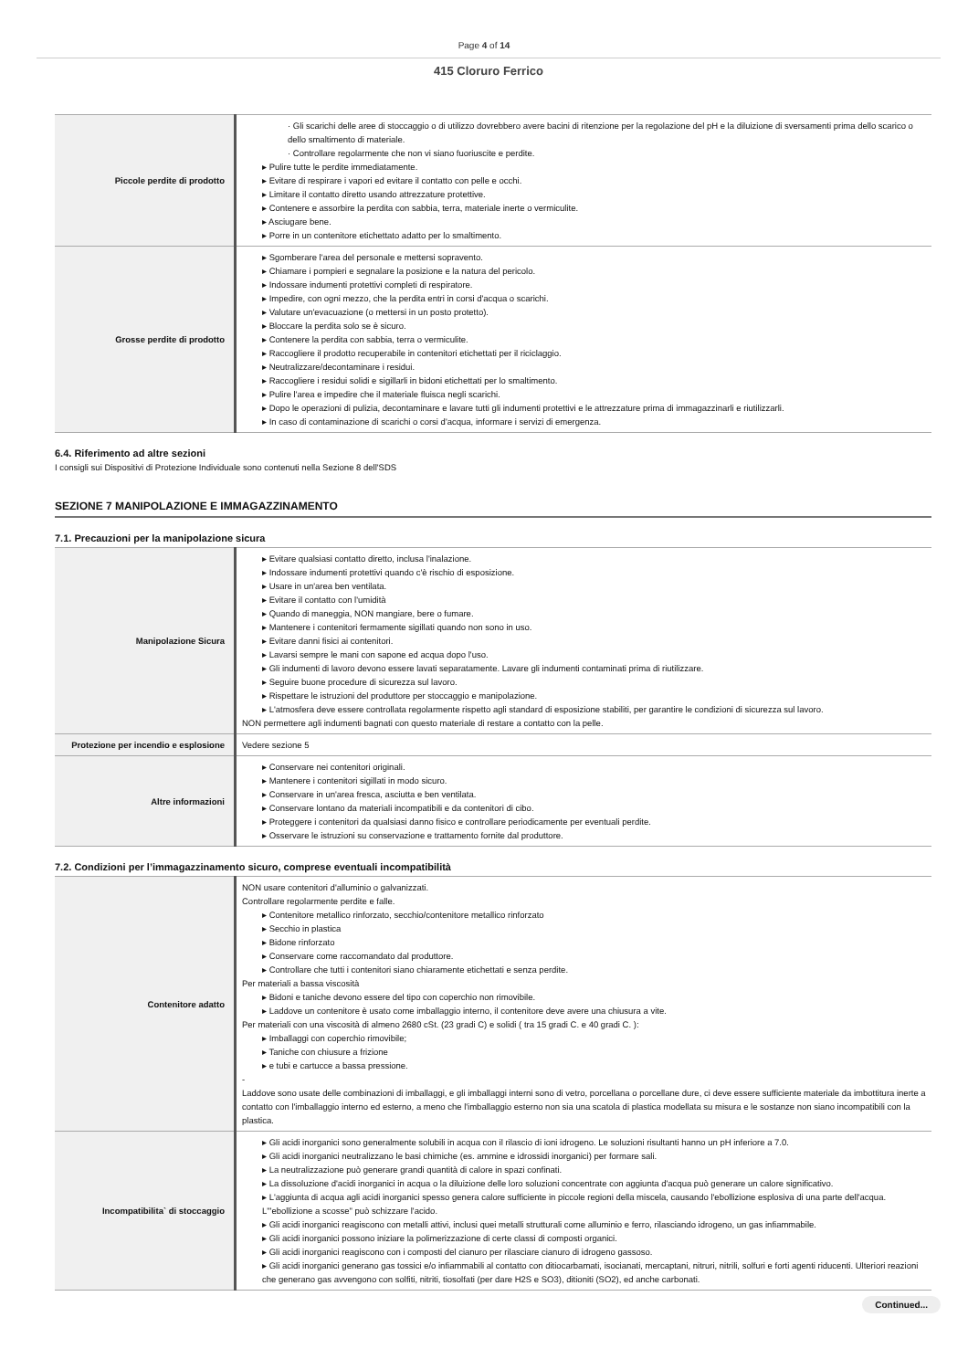Page 4 of 14
415 Cloruro Ferrico
| Piccole perdite di prodotto | · Gli scarichi delle aree di stoccaggio o di utilizzo dovrebbero avere bacini di ritenzione per la regolazione del pH e la diluizione di sversamenti prima dello scarico o dello smaltimento di materiale. · Controllare regolarmente che non vi siano fuoriuscite e perdite. ▸ Pulire tutte le perdite immediatamente. ▸ Evitare di respirare i vapori ed evitare il contatto con pelle e occhi. ▸ Limitare il contatto diretto usando attrezzature protettive. ▸ Contenere e assorbire la perdita con sabbia, terra, materiale inerte o vermiculite. ▸ Asciugare bene. ▸ Porre in un contenitore etichettato adatto per lo smaltimento. |
| Grosse perdite di prodotto | ▸ Sgomberare l'area del personale e mettersi sopravento. ▸ Chiamare i pompieri e segnalare la posizione e la natura del pericolo. ▸ Indossare indumenti protettivi completi di respiratore. ▸ Impedire, con ogni mezzo, che la perdita entri in corsi d'acqua o scarichi. ▸ Valutare un'evacuazione (o mettersi in un posto protetto). ▸ Bloccare la perdita solo se è sicuro. ▸ Contenere la perdita con sabbia, terra o vermiculite. ▸ Raccogliere il prodotto recuperabile in contenitori etichettati per il riciclaggio. ▸ Neutralizzare/decontaminare i residui. ▸ Raccogliere i residui solidi e sigillarli in bidoni etichettati per lo smaltimento. ▸ Pulire l'area e impedire che il materiale fluisca negli scarichi. ▸ Dopo le operazioni di pulizia, decontaminare e lavare tutti gli indumenti protettivi e le attrezzature prima di immagazzinarli e riutilizzarli. ▸ In caso di contaminazione di scarichi o corsi d'acqua, informare i servizi di emergenza. |
6.4. Riferimento ad altre sezioni
I consigli sui Dispositivi di Protezione Individuale sono contenuti nella Sezione 8 dell'SDS
SEZIONE 7 MANIPOLAZIONE E IMMAGAZZINAMENTO
7.1. Precauzioni per la manipolazione sicura
| Manipolazione Sicura | ▸ Evitare qualsiasi contatto diretto, inclusa l'inalazione. ▸ Indossare indumenti protettivi quando c'è rischio di esposizione. ▸ Usare in un'area ben ventilata. ▸ Evitare il contatto con l'umidità ▸ Quando di maneggia, NON mangiare, bere o fumare. ▸ Mantenere i contenitori fermamente sigillati quando non sono in uso. ▸ Evitare danni fisici ai contenitori. ▸ Lavarsi sempre le mani con sapone ed acqua dopo l'uso. ▸ Gli indumenti di lavoro devono essere lavati separatamente. Lavare gli indumenti contaminati prima di riutilizzare. ▸ Seguire buone procedure di sicurezza sul lavoro. ▸ Rispettare le istruzioni del produttore per stoccaggio e manipolazione. ▸ L'atmosfera deve essere controllata regolarmente rispetto agli standard di esposizione stabiliti, per garantire le condizioni di sicurezza sul lavoro. NON permettere agli indumenti bagnati con questo materiale di restare a contatto con la pelle. |
| Protezione per incendio e esplosione | Vedere sezione 5 |
| Altre informazioni | ▸ Conservare nei contenitori originali. ▸ Mantenere i contenitori sigillati in modo sicuro. ▸ Conservare in un'area fresca, asciutta e ben ventilata. ▸ Conservare lontano da materiali incompatibili e da contenitori di cibo. ▸ Proteggere i contenitori da qualsiasi danno fisico e controllare periodicamente per eventuali perdite. ▸ Osservare le istruzioni su conservazione e trattamento fornite dal produttore. |
7.2. Condizioni per l’immagazzinamento sicuro, comprese eventuali incompatibilità
| Contenitore adatto | NON usare contenitori d'alluminio o galvanizzati. Controllare regolarmente perdite e falle. ▸ Contenitore metallico rinforzato, secchio/contenitore metallico rinforzato ▸ Secchio in plastica ▸ Bidone rinforzato ▸ Conservare come raccomandato dal produttore. ▸ Controllare che tutti i contenitori siano chiaramente etichettati e senza perdite. Per materiali a bassa viscosità ▸ Bidoni e taniche devono essere del tipo con coperchio non rimovibile. ▸ Laddove un contenitore è usato come imballaggio interno, il contenitore deve avere una chiusura a vite. Per materiali con una viscosità di almeno 2680 cSt. (23 gradi C) e solidi ( tra 15 gradi C. e 40 gradi C. ): ▸ Imballaggi con coperchio rimovibile; ▸ Taniche con chiusure a frizione ▸ e tubi e cartucce a bassa pressione. - Laddove sono usate delle combinazioni di imballaggi, e gli imballaggi interni sono di vetro, porcellana o porcellane dure, ci deve essere sufficiente materiale da imbottitura inerte a contatto con l'imballaggio interno ed esterno, a meno che l'imballaggio esterno non sia una scatola di plastica modellata su misura e le sostanze non siano incompatibili con la plastica. |
| Incompatibilita` di stoccaggio | ▸ Gli acidi inorganici sono generalmente solubili in acqua con il rilascio di ioni idrogeno. Le soluzioni risultanti hanno un pH inferiore a 7.0. ▸ Gli acidi inorganici neutralizzano le basi chimiche (es. ammine e idrossidi inorganici) per formare sali. ▸ La neutralizzazione può generare grandi quantità di calore in spazi confinati. ▸ La dissoluzione d'acidi inorganici in acqua o la diluizione delle loro soluzioni concentrate con aggiunta d'acqua può generare un calore significativo. ▸ L'aggiunta di acqua agli acidi inorganici spesso genera calore sufficiente in piccole regioni della miscela, causando l'ebollizione esplosiva di una parte dell'acqua. L'"ebollizione a scosse" può schizzare l'acido. ▸ Gli acidi inorganici reagiscono con metalli attivi, inclusi quei metalli strutturali come alluminio e ferro, rilasciando idrogeno, un gas infiammabile. ▸ Gli acidi inorganici possono iniziare la polimerizzazione di certe classi di composti organici. ▸ Gli acidi inorganici reagiscono con i composti del cianuro per rilasciare cianuro di idrogeno gassoso. ▸ Gli acidi inorganici generano gas tossici e/o infiammabili al contatto con ditiocarbamati, isocianati, mercaptani, nitruri, nitrili, solfuri e forti agenti riducenti. Ulteriori reazioni che generano gas avvengono con solfiti, nitriti, tiosolfati (per dare H2S e SO3), ditioniti (SO2), ed anche carbonati. |
Continued...